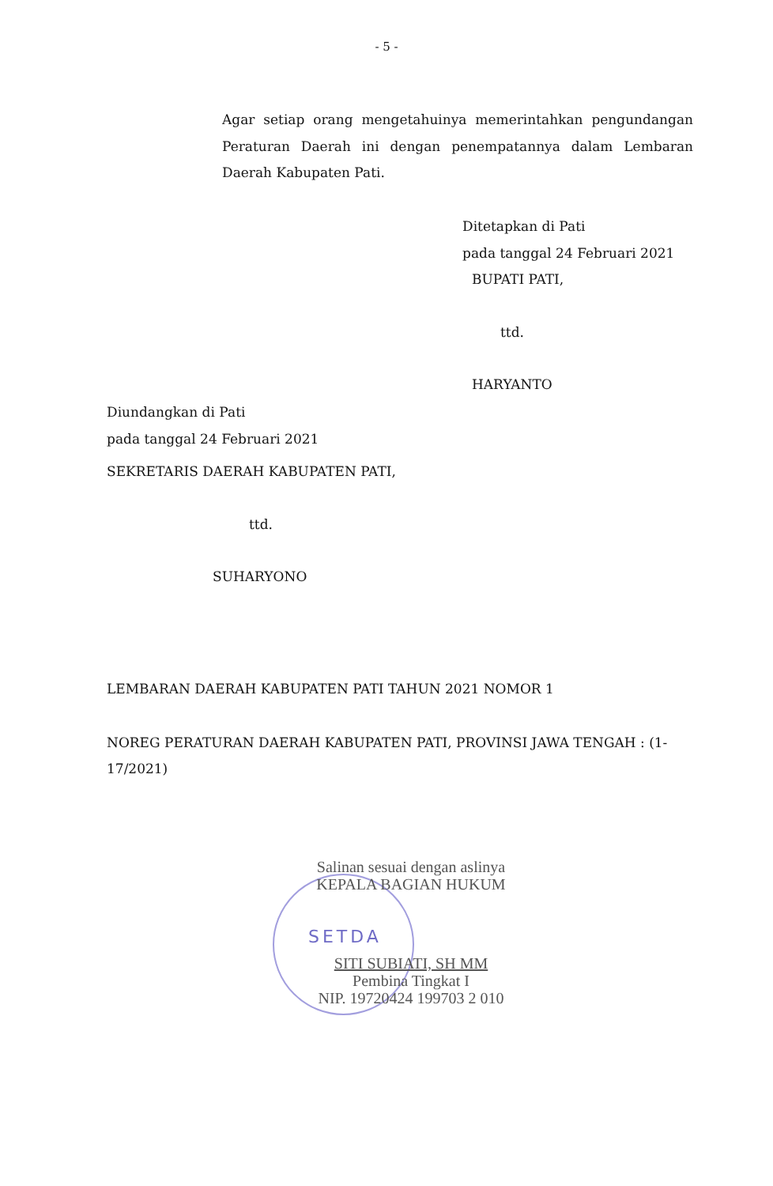- 5 -
Agar setiap orang mengetahuinya memerintahkan pengundangan Peraturan Daerah ini dengan penempatannya dalam Lembaran Daerah Kabupaten Pati.
Ditetapkan di Pati
pada tanggal 24 Februari 2021
BUPATI PATI,
ttd.
HARYANTO
Diundangkan di Pati
pada tanggal 24 Februari 2021
SEKRETARIS DAERAH KABUPATEN PATI,
ttd.
SUHARYONO
LEMBARAN DAERAH KABUPATEN PATI TAHUN 2021 NOMOR 1
NOREG PERATURAN DAERAH KABUPATEN PATI, PROVINSI JAWA TENGAH : (1-17/2021)
SETDA
Salinan sesuai dengan aslinya
KEPALA BAGIAN HUKUM
SITI SUBIATI, SH MM
Pembina Tingkat I
NIP. 19720424 199703 2 010